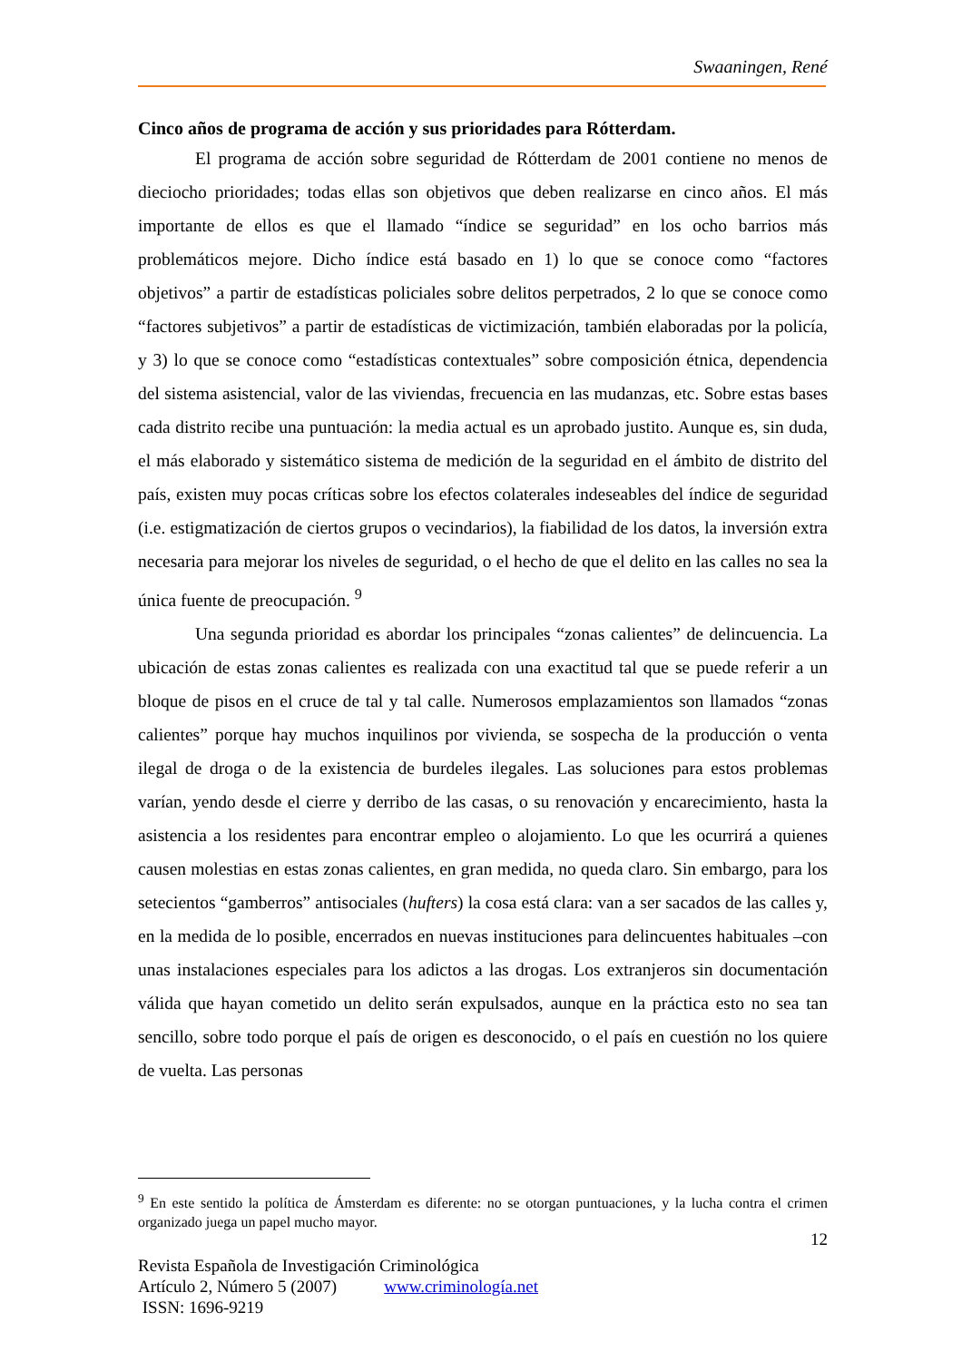Swaaningen, René
Cinco años de programa de acción y sus prioridades para Rótterdam.
El programa de acción sobre seguridad de Rótterdam de 2001 contiene no menos de dieciocho prioridades; todas ellas son objetivos que deben realizarse en cinco años. El más importante de ellos es que el llamado “índice se seguridad” en los ocho barrios más problemáticos mejore. Dicho índice está basado en 1) lo que se conoce como “factores objetivos” a partir de estadísticas policiales sobre delitos perpetrados, 2 lo que se conoce como “factores subjetivos” a partir de estadísticas de victimización, también elaboradas por la policía, y 3) lo que se conoce como “estadísticas contextuales” sobre composición étnica, dependencia del sistema asistencial, valor de las viviendas, frecuencia en las mudanzas, etc. Sobre estas bases cada distrito recibe una puntuación: la media actual es un aprobado justito. Aunque es, sin duda, el más elaborado y sistemático sistema de medición de la seguridad en el ámbito de distrito del país, existen muy pocas críticas sobre los efectos colaterales indeseables del índice de seguridad (i.e. estigmatización de ciertos grupos o vecindarios), la fiabilidad de los datos, la inversión extra necesaria para mejorar los niveles de seguridad, o el hecho de que el delito en las calles no sea la única fuente de preocupación. <sup>9</sup>
Una segunda prioridad es abordar los principales “zonas calientes” de delincuencia. La ubicación de estas zonas calientes es realizada con una exactitud tal que se puede referir a un bloque de pisos en el cruce de tal y tal calle. Numerosos emplazamientos son llamados “zonas calientes” porque hay muchos inquilinos por vivienda, se sospecha de la producción o venta ilegal de droga o de la existencia de burdeles ilegales. Las soluciones para estos problemas varían, yendo desde el cierre y derribo de las casas, o su renovación y encarecimiento, hasta la asistencia a los residentes para encontrar empleo o alojamiento. Lo que les ocurrirá a quienes causen molestias en estas zonas calientes, en gran medida, no queda claro. Sin embargo, para los setecientos “gamberros” antisociales (hufters) la cosa está clara: van a ser sacados de las calles y, en la medida de lo posible, encerrados en nuevas instituciones para delincuentes habituales –con unas instalaciones especiales para los adictos a las drogas. Los extranjeros sin documentación válida que hayan cometido un delito serán expulsados, aunque en la práctica esto no sea tan sencillo, sobre todo porque el país de origen es desconocido, o el país en cuestión no los quiere de vuelta. Las personas
<sup>9</sup> En este sentido la política de Ámsterdam es diferente: no se otorgan puntuaciones, y la lucha contra el crimen organizado juega un papel mucho mayor.
12
Revista Española de Investigación Criminológica
Artículo 2, Número 5 (2007) www.criminología.net
ISSN: 1696-9219